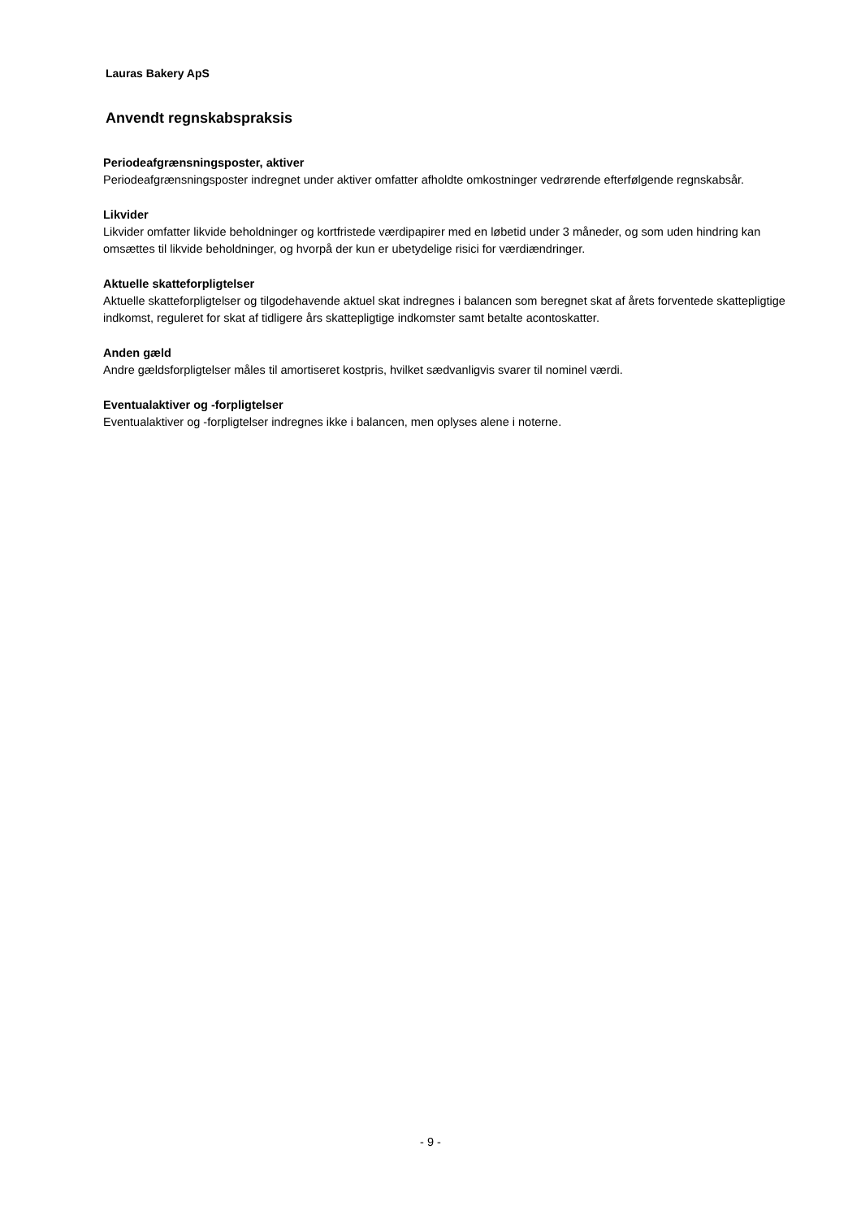Lauras Bakery ApS
Anvendt regnskabspraksis
Periodeafgrænsningsposter, aktiver
Periodeafgrænsningsposter indregnet under aktiver omfatter afholdte omkostninger vedrørende efterfølgende regnskabsår.
Likvider
Likvider omfatter likvide beholdninger og kortfristede værdipapirer med en løbetid under 3 måneder, og som uden hindring kan omsættes til likvide beholdninger, og hvorpå der kun er ubetydelige risici for værdiændringer.
Aktuelle skatteforpligtelser
Aktuelle skatteforpligtelser og tilgodehavende aktuel skat indregnes i balancen som beregnet skat af årets forventede skattepligtige indkomst, reguleret for skat af tidligere års skattepligtige indkomster samt betalte acontoskatter.
Anden gæld
Andre gældsforpligtelser måles til amortiseret kostpris, hvilket sædvanligvis svarer til nominel værdi.
Eventualaktiver og -forpligtelser
Eventualaktiver og -forpligtelser indregnes ikke i balancen, men oplyses alene i noterne.
- 9 -